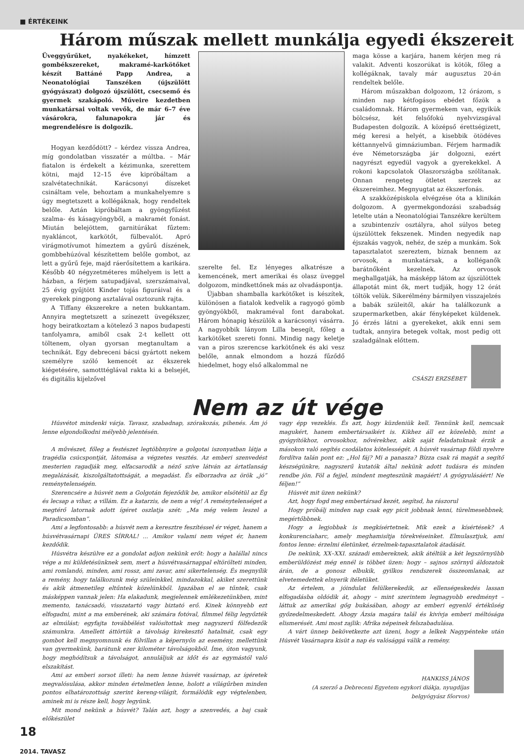■ ÉRTÉKEINK
Három műszak mellett munkálja egyedi ékszereit
Üveggyűrűket, nyakékeket, hímzett gombékszereket, makramé-karkötőket készít Battáné Papp Andrea, a Neonatológiai Tanszéken (újszülött gyógyászat) dolgozó újszülött, csecsemő és gyermek szakápoló. Műveire kezdetben munkatársai voltak vevők, de már 6–7 éve vásárokra, falunapokra jár és megrendelésre is dolgozik.
Hogyan kezdődött? – kérdez vissza Andrea, míg gondolatban visszatér a múltba. – Már fiatalon is érdekelt a kézimunka, szerettem kötni, majd 12–15 éve kipróbáltam a szalvétatechnikát. Karácsonyi díszeket csináltam vele, behoztam a munkahelyemre s úgy megtetszett a kollégáknak, hogy rendeltek belőle. Aztán kipróbáltam a gyöngyfűzést szalma- és kásagyöngyből, a makramét fonást. Miután belejöttem, garnitúrákat fűztem: nyakláncot, karkötőt, fülbevalót. Apró virágmotívumot hímeztem a gyűrű díszének, gombbehúzóval készítettem belőle gombot, az lett a gyűrű feje, majd ráerősítettem a karikára. Később 40 négyzetméteres műhelyem is lett a házban, a férjem satupadjával, szerszámaival, 25 évig gyűjtött Kinder tojás figuráival és a gyerekek pingpong asztalával osztozunk rajta.
A Tiffany ékszerekre a neten bukkantam. Annyira megtetszett a színezett üvegékszer, hogy beiratkoztam a kötelező 3 napos budapesti tanfolyamra, amiből csak 2-t kellett ott töltenem, olyan gyorsan megtanultam a technikát. Egy debreceni bácsi gyártott nekem személyre szóló kemencét az ékszerek kiégetésére, samotttéglával rakta ki a belsejét, és digitális kijelzővel
szerelte fel. Ez lényeges alkatrésze a kemencének, mert amerikai és olasz üveggel dolgozom, mindkettőnek más az olvadáspontja.
Újabban shamballa karkötőket is készítek, különösen a fiatalok kedvelik a ragyogó gömb gyöngyökből, makraméval font darabokat. Három hónapig készülök a karácsonyi vásárra. A nagyobbik lányom Lilla besegít, főleg a karkötőket szereti fonni. Mindig nagy keletje van a piros szerencse karkötőnek és aki vesz belőle, annak elmondom a hozzá fűződő hiedelmet, hogy első alkalommal ne
maga kösse a karjára, hanem kérjen meg rá valakit. Adventi koszorúkat is kötök, főleg a kollégáknak, tavaly már augusztus 20-án rendeltek belőle.
Három műszakban dolgozom, 12 órázom, s minden nap kétfogásos ebédet főzök a családomnak. Három gyermekem van, egyikük bölcsész, két felsőfokú nyelvvizsgával Budapesten dolgozik. A középső érettségizett, még keresi a helyét, a kisebbik ötödéves kéttannyelvű gimnáziumban. Férjem harmadik éve Németországba jár dolgozni, ezért nagyrészt egyedül vagyok a gyerekekkel. A rokoni kapcsolatok Olaszországba szólítanak. Onnan rengeteg ötletet szerzek az ékszereimhez. Megnyugtat az ékszerfonás.
A szakközépiskola elvégzése óta a klinikán dolgozom. A gyermekgondozási szabadság letelte után a Neonatológiai Tanszékre kerültem a szubintenzív osztályra, ahol súlyos beteg újszülöttek fekszenek. Minden negyedik nap éjszakás vagyok, nehéz, de szép a munkám. Sok tapasztalatot szereztem, bíznak bennem az orvosok, a munkatársak, a kolléganők barátnőként kezelnek. Az orvosok meghallgatják, ha másképp látom az újszülöttek állapotát mint ők, mert tudják, hogy 12 órát töltök velük. Sikerélmény bármilyen visszajelzés a babák szüleitől, akár ha találkozunk a szupermarketben, akár fényképeket küldenek. Jó érzés látni a gyerekeket, akik enni sem tudtak, annyira betegek voltak, most pedig ott szaladgálnak előttem.
CSÁSZI ERZSÉBET
Nem az út vége
Húsvétot mindenki várja. Tavasz, szabadnap, szórakozás, pihenés. Ám jó lenne elgondolkodni mélyebb jelentésén.
A művészet, főleg a festészet legtöbbnyire a golgotai iszonyatban látja a tragédia csúcspontját, látomása a végzetes vesztés. Az emberi szenvedést mesterien ragadják meg, elfacsarodik a néző szíve látván az ártatlanság megalázását, kiszolgáltatottságát, a megadást. És elborzadva az örök „jó” reménytelenségén.
Szerencsére a húsvét nem a Golgotán fejeződik be, amikor elsötétül az Ég és lecsap a vihar, a villám. Ez a katarzis, de nem a vég! A reménytelenséget a megtérő latornak adott ígéret oszlatja szét: „Ma még velem leszel a Paradicsomban”.
Ami a legfontosabb: a húsvét nem a keresztre feszítéssel ér véget, hanem a húsvétvasárnapi ÜRES SÍRRAL! ... Amikor valami nem véget ér, hanem kezdődik.
Húsvétra készülve ez a gondolat adjon nekünk erőt: hogy a halállal nincs vége a mi küldetésünknek sem, mert a húsvétvasárnappal eltörölteti minden, ami romlandó, minden, ami rossz, ami zavar, ami sikertelenség. És megnyílik a remény, hogy találkozunk még szüleinkkel, mindazokkal, akiket szerettünk és akik átmenetileg eltűntek közelünkből. Igazában el se tűntek, csak másképpen vannak jelen: Ha elakadunk, megjelennek emlékezetünkben, mint memento, tanácsadó, visszatartó vagy biztató erő. Kinek könnyebb ezt elfogadni, mint a ma emberének, aki számára fotóval, filmmel félig legyőzték az elmúlást; egyfajta továbbélést valósítottak meg nagyszerű fölfedezők számunkra. Amellett áttörtük a távolság kirekesztő hatalmát, csak egy gombot kell megnyomnunk és fölvillan a képernyőn az esemény, mellettünk van gyermekünk, barátunk ezer kilométer távolságokból. Íme, úton vagyunk, hogy meghódítsuk a távolságot, annuláljuk az időt és az egymástól való elszakítást.
Ami az emberi sorsot illeti: ha nem lenne húsvét vasárnap, az ígéretek megvalósulása, akkor minden értelmetlen lenne, holott a világűrben minden pontos elhatározottság szerint kereng-világít, formálódik egy végtelenben, aminek mi is része kell, hogy legyünk.
Mit mond nekünk a húsvét? Talán azt, hogy a szenvedés, a baj csak előkészület
vagy épp vezeklés. És azt, hogy küzdeniük kell. Tennünk kell, nemcsak magukért, hanem embertársaikért is. Kikhez áll ez közelebb, mint a gyógyítókhoz, orvosokhoz, nővérekhez, akik saját feladatuknak érzik a másokon való segítés csodálatos kötelességét. A húsvét vasárnap földi nyelvre fordítva talán pont ez: „Hol fáj? Mi a panasza? Bízza csak rá magát a segítő készségünkre, nagyszerű kutatók által nekünk adott tudásra és minden rendbe jön. Föl a fejjel, mindent megteszünk magáért! A gyógyulásáért! Ne féljen!”
Húsvét mit üzen nekünk?
Azt, hogy fogd meg embertársad kezét, segítsd, ha rászorul
Hogy próbálj minden nap csak egy picit jobbnak lenni, türelmesebbnek, megértőbbnek.
Hogy a legjobbak is megkísértetnek. Mik ezek a kísértések? A konkurenciaharc, amely meghamisítja törekvéseinket. Elmulasztjuk, ami fontos lenne: érzelmi életünket, érzelmek-tapasztalatok átadását.
De nekünk, XX–XXI. századi embereknek, akik átéltük a két legszörnyűbb emberüldözést még ennél is többet üzen: hogy – sajnos szörnyű áldozatok árán, de a gonosz elbukik, gyilkos rendszerek összeomlanak, az elvetemedettek elnyerik ítéletüket.
Az értelem, a jóindulat felülkerekedik, az ellenségeskedés lassan elfogadásba oldódik át, ahogy – mint szerintem legnagyobb eredményt – láttuk az amerikai gőg bukásában, ahogy az emberi egyenlő értékűség győzedelmeskedett. Ahogy Ázsia magára talál és kivívja emberi méltósága elismerését. Ami most zajlik: Afrika népeinek felszabadulása.
A várt ünnep bekövetkezte azt üzeni, hogy a lelkek Nagypéntеke után Húsvét Vasárnapra kisüt a nap és valósággá válik a remény.
HANKISS JÁNOS
(A szerző a Debreceni Egyetem egykori diákja, nyugdíjas belgyógyász főorvos)
18
2014. TAVASZ